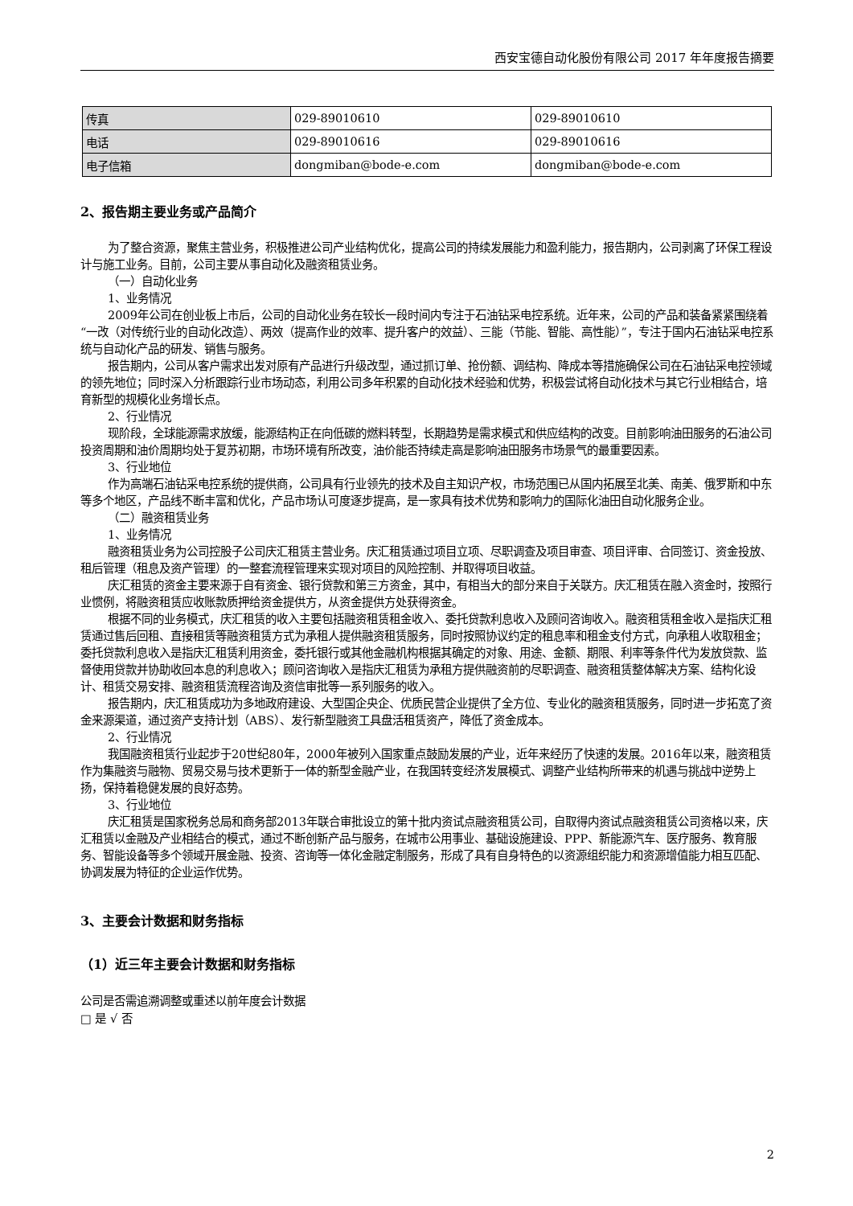西安宝德自动化股份有限公司 2017 年年度报告摘要
| 传真 | 029-89010610 | 029-89010610 |
| 电话 | 029-89010616 | 029-89010616 |
| 电子信箱 | dongmiban@bode-e.com | dongmiban@bode-e.com |
2、报告期主要业务或产品简介
为了整合资源，聚焦主营业务，积极推进公司产业结构优化，提高公司的持续发展能力和盈利能力，报告期内，公司剥离了环保工程设计与施工业务。目前，公司主要从事自动化及融资租赁业务。
（一）自动化业务
1、业务情况
2009年公司在创业板上市后，公司的自动化业务在较长一段时间内专注于石油钻采电控系统。近年来，公司的产品和装备紧紧围绕着“一改（对传统行业的自动化改造）、两效（提高作业的效率、提升客户的效益）、三能（节能、智能、高性能）”，专注于国内石油钻采电控系统与自动化产品的研发、销售与服务。
报告期内，公司从客户需求出发对原有产品进行升级改型，通过抓订单、抢份额、调结构、降成本等措施确保公司在石油钻采电控领域的领先地位；同时深入分析跟踪行业市场动态，利用公司多年积累的自动化技术经验和优势，积极尝试将自动化技术与其它行业相结合，培育新型的规模化业务增长点。
2、行业情况
现阶段，全球能源需求放缓，能源结构正在向低碳的燃料转型，长期趋势是需求模式和供应结构的改变。目前影响油田服务的石油公司投资周期和油价周期均处于复苏初期，市场环境有所改变，油价能否持续走高是影响油田服务市场景气的最重要因素。
3、行业地位
作为高端石油钻采电控系统的提供商，公司具有行业领先的技术及自主知识产权，市场范围已从国内拓展至北美、南美、俄罗斯和中东等多个地区，产品线不断丰富和优化，产品市场认可度逐步提高，是一家具有技术优势和影响力的国际化油田自动化服务企业。
（二）融资租赁业务
1、业务情况
融资租赁业务为公司控股子公司庆汇租赁主营业务。庆汇租赁通过项目立项、尽职调查及项目审查、项目评审、合同签订、资金投放、租后管理（租息及资产管理）的一整套流程管理来实现对项目的风险控制、并取得项目收益。
庆汇租赁的资金主要来源于自有资金、银行贷款和第三方资金，其中，有相当大的部分来自于关联方。庆汇租赁在融入资金时，按照行业惯例，将融资租赁应收账款质押给资金提供方，从资金提供方处获得资金。
根据不同的业务模式，庆汇租赁的收入主要包括融资租赁租金收入、委托贷款利息收入及顾问咨询收入。融资租赁租金收入是指庆汇租赁通过售后回租、直接租赁等融资租赁方式为承租人提供融资租赁服务，同时按照协议约定的租息率和租金支付方式，向承租人收取租金；委托贷款利息收入是指庆汇租赁利用资金，委托银行或其他金融机构根据其确定的对象、用途、金额、期限、利率等条件代为发放贷款、监督使用贷款并协助收回本息的利息收入；顾问咨询收入是指庆汇租赁为承租方提供融资前的尽职调查、融资租赁整体解决方案、结构化设计、租赁交易安排、融资租赁流程咨询及资信审批等一系列服务的收入。
报告期内，庆汇租赁成功为多地政府建设、大型国企央企、优质民营企业提供了全方位、专业化的融资租赁服务，同时进一步拓宽了资金来源渠道，通过资产支持计划（ABS）、发行新型融资工具盘活租赁资产，降低了资金成本。
2、行业情况
我国融资租赁行业起步于20世纪80年，2000年被列入国家重点鼓励发展的产业，近年来经历了快速的发展。2016年以来，融资租赁作为集融资与融物、贸易交易与技术更新于一体的新型金融产业，在我国转变经济发展模式、调整产业结构所带来的机遇与挑战中逆势上扬，保持着稳健发展的良好态势。
3、行业地位
庆汇租赁是国家税务总局和商务部2013年联合审批设立的第十批内资试点融资租赁公司，自取得内资试点融资租赁公司资格以来，庆汇租赁以金融及产业相结合的模式，通过不断创新产品与服务，在城市公用事业、基础设施建设、PPP、新能源汽车、医疗服务、教育服务、智能设备等多个领域开展金融、投资、咨询等一体化金融定制服务，形成了具有自身特色的以资源组织能力和资源增值能力相互匹配、协调发展为特征的企业运作优势。
3、主要会计数据和财务指标
（1）近三年主要会计数据和财务指标
公司是否需追溯调整或重述以前年度会计数据
□ 是 √ 否
2